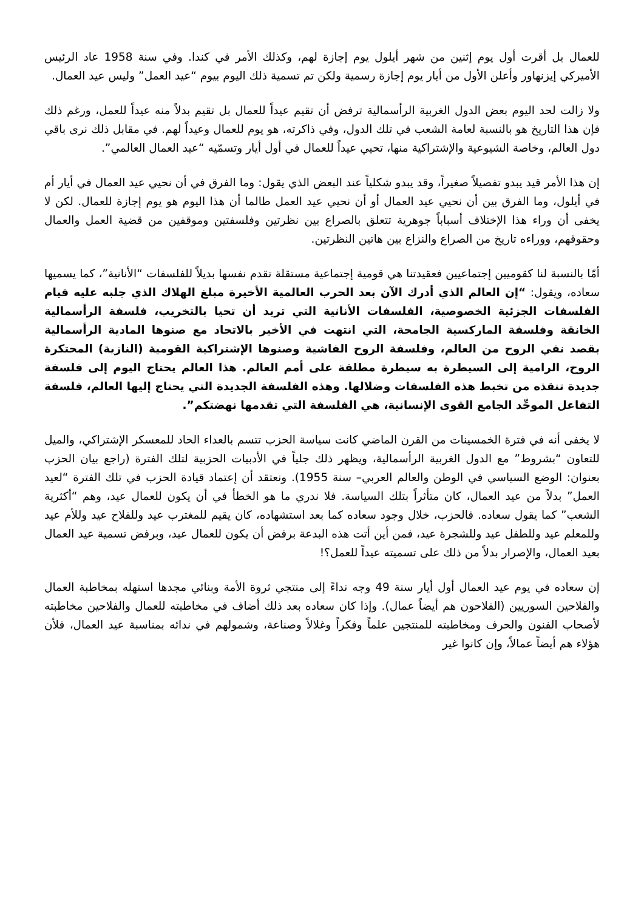للعمال بل أقرت أول يوم إثنين من شهر أيلول يوم إجازة لهم، وكذلك الأمر في كندا. وفي سنة 1958 عاد الرئيس الأميركي إيزنهاور وأعلن الأول من أيار يوم إجازة رسمية ولكن تم تسمية ذلك اليوم بيوم “عيد العمل” وليس عيد العمال.
ولا زالت لحد اليوم بعض الدول الغربية الرأسمالية ترفض أن تقيم عيداً للعمال بل تقيم بدلاً منه عيداً للعمل، ورغم ذلك فإن هذا التاريخ هو بالنسبة لعامة الشعب في تلك الدول، وفي ذاكرته، هو يوم للعمال وعيداً لهم. في مقابل ذلك نرى باقي دول العالم، وخاصة الشيوعية والإشتراكية منها، تحيي عيداً للعمال في أول أيار وتسمّيه “عيد العمال العالمي”.
إن هذا الأمر قيد يبدو تفصيلاً صغيراً، وقد يبدو شكلياً عند البعض الذي يقول: وما الفرق في أن نحيي عيد العمال في أيار أم في أيلول، وما الفرق بين أن نحيي عيد العمال أو أن نحيي عيد العمل طالما أن هذا اليوم هو يوم إجازة للعمال. لكن لا يخفى أن وراء هذا الإختلاف أسباباً جوهرية تتعلق بالصراع بين نظرتين وفلسفتين وموقفين من قضية العمل والعمال وحقوقهم، ووراءه تاريخ من الصراع والنزاع بين هاتين النظرتين.
أمّا بالنسبة لنا كقوميين إجتماعيين فعقيدتنا هي قومية إجتماعية مستقلة تقدم نفسها بديلاً للفلسفات “الأنانية”، كما يسميها سعاده، ويقول: “إن العالم الذي أدرك الآن بعد الحرب العالمية الأخيرة مبلغ الهلاك الذي جلبه عليه قيام الفلسفات الجزئية الخصوصية، الفلسفات الأنانية التي تريد أن تحيا بالتخريب، فلسفة الرأسمالية الخانقة وفلسفة الماركسية الجامحة، التي انتهت في الأخير بالاتحاد مع صنوها المادية الرأسمالية بقصد نفي الروح من العالم، وفلسفة الروح الفاشية وصنوها الإشتراكية القومية (النازية) المحتكرة الروح، الرامية إلى السيطرة به سيطرة مطلقة على أمم العالم. هذا العالم يحتاج اليوم إلى فلسفة جديدة تنقذه من تخبط هذه الفلسفات وضلالها. وهذه الفلسفة الجديدة التي يحتاج إليها العالم، فلسفة التفاعل الموحِّد الجامع القوى الإنسانية، هي الفلسفة التي تقدمها نهضتكم”.
لا يخفى أنه في فترة الخمسينات من القرن الماضي كانت سياسة الحزب تتسم بالعداء الحاد للمعسكر الإشتراكي، والميل للتعاون “بشروط” مع الدول الغربية الرأسمالية، ويظهر ذلك جلياً في الأدبيات الحزبية لتلك الفترة (راجع بيان الحزب بعنوان: الوضع السياسي في الوطن والعالم العربي– سنة 1955). ونعتقد أن إعتماد قيادة الحزب في تلك الفترة “لعيد العمل” بدلاً من عيد العمال، كان متأثراً بتلك السياسة. فلا ندري ما هو الخطأ في أن يكون للعمال عيد، وهم “أكثرية الشعب” كما يقول سعاده. فالحزب، خلال وجود سعاده كما بعد استشهاده، كان يقيم للمغترب عيد وللفلاح عيد وللأم عيد وللمعلم عيد وللطفل عيد وللشجرة عيد، فمن أين أتت هذه البدعة برفض أن يكون للعمال عيد، وبرفض تسمية عيد العمال بعيد العمال، والإصرار بدلاً من ذلك على تسميته عيداً للعمل؟!
إن سعاده في يوم عيد العمال أول أيار سنة 49 وجه نداءً إلى منتجي ثروة الأمة وبنائي مجدها استهله بمخاطبة العمال والفلاحين السوريين (الفلاحون هم أيضاً عمال). وإذا كان سعاده بعد ذلك أضاف في مخاطبته للعمال والفلاحين مخاطبته لأصحاب الفنون والحرف ومخاطبته للمنتجين علماً وفكراً وغلالاً وصناعة، وشمولهم في ندائه بمناسبة عيد العمال، فلأن هؤلاء هم أيضاً عمالاً، وإن كانوا غير